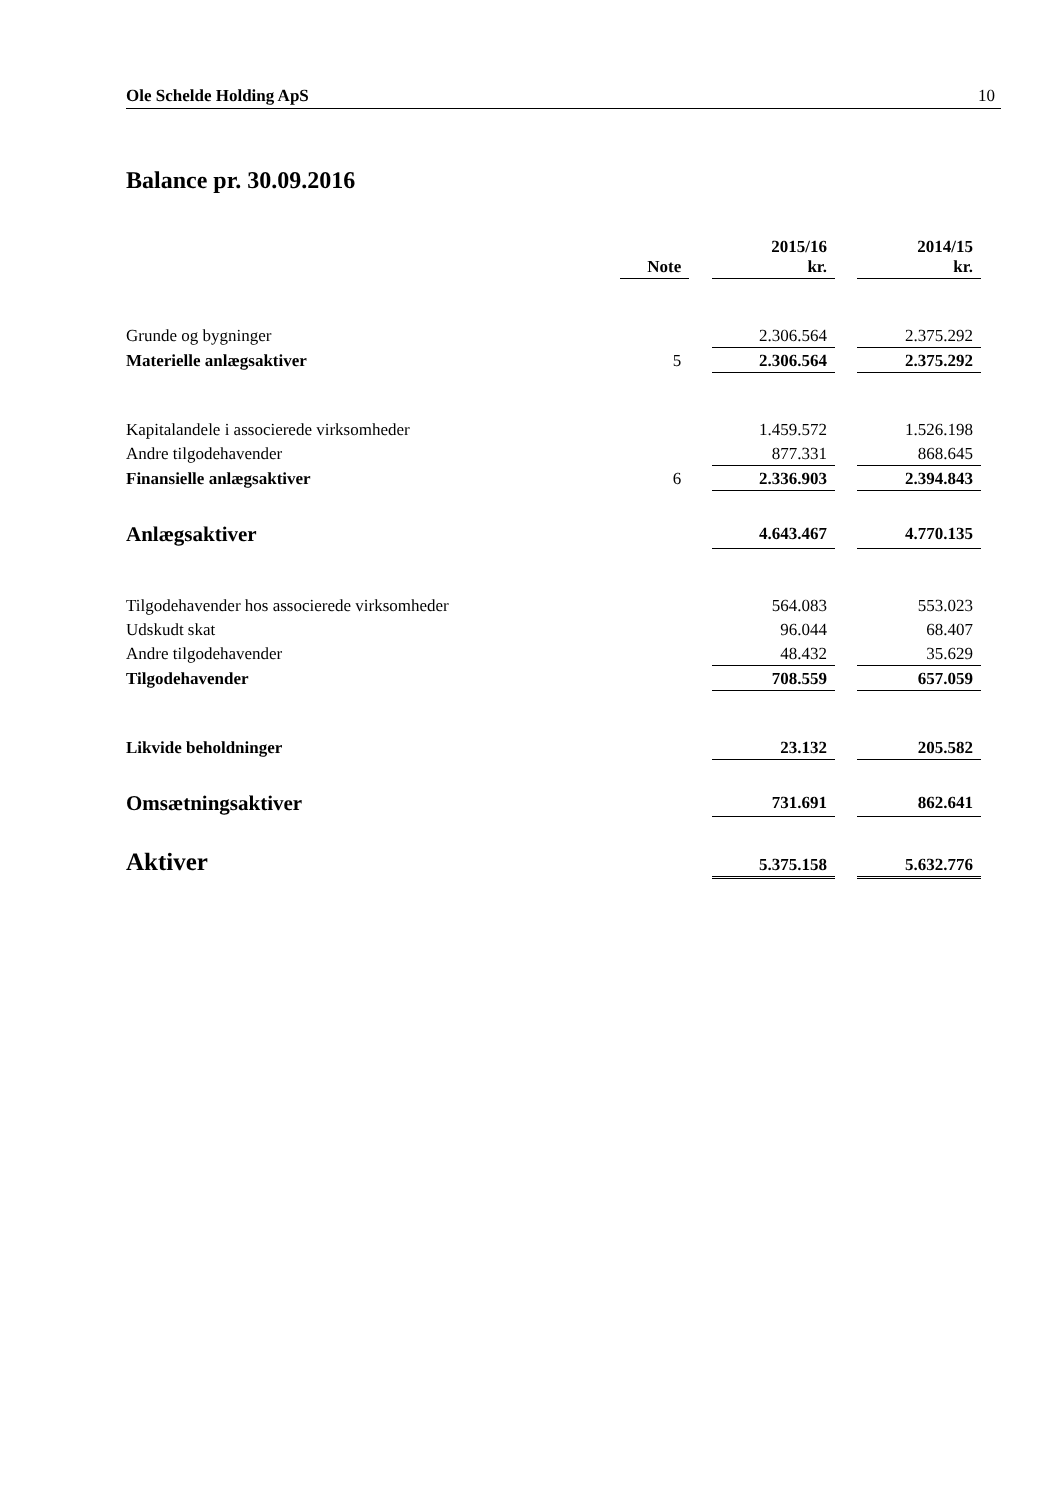Ole Schelde Holding ApS 10
Balance pr. 30.09.2016
| | Note | | 2015/16 kr. | | 2014/15 kr. |
| Grunde og bygninger | | | 2.306.564 | | 2.375.292 |
| Materielle anlægsaktiver | 5 | | 2.306.564 | | 2.375.292 |
| Kapitalandele i associerede virksomheder | | | 1.459.572 | | 1.526.198 |
| Andre tilgodehavender | | | 877.331 | | 868.645 |
| Finansielle anlægsaktiver | 6 | | 2.336.903 | | 2.394.843 |
| Anlægsaktiver | | | 4.643.467 | | 4.770.135 |
| Tilgodehavender hos associerede virksomheder | | | 564.083 | | 553.023 |
| Udskudt skat | | | 96.044 | | 68.407 |
| Andre tilgodehavender | | | 48.432 | | 35.629 |
| Tilgodehavender | | | 708.559 | | 657.059 |
| Likvide beholdninger | | | 23.132 | | 205.582 |
| Omsætningsaktiver | | | 731.691 | | 862.641 |
| Aktiver | | | 5.375.158 | | 5.632.776 |